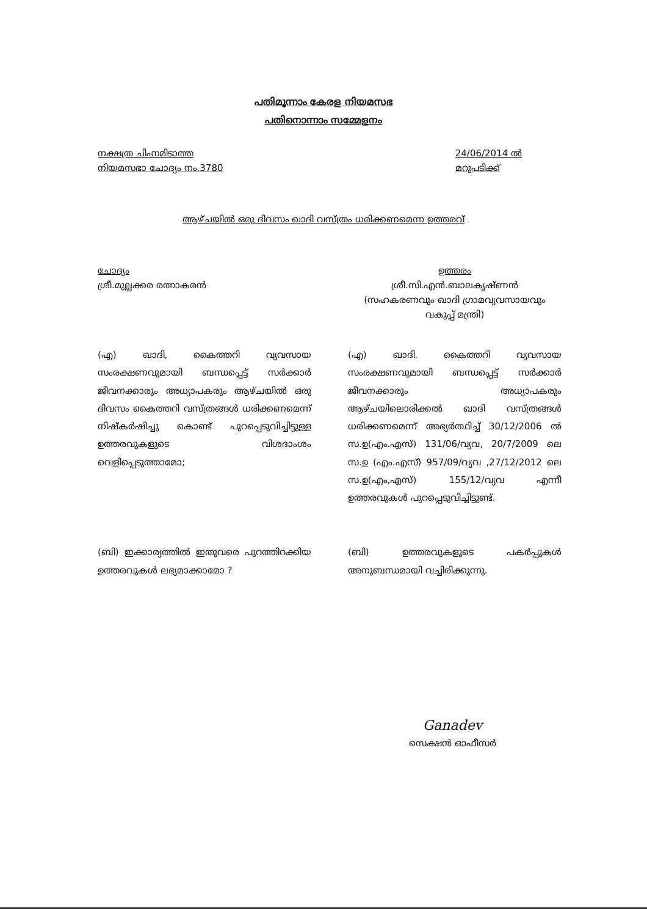പതിമൂന്നാം കേരള നിയമസഭ
പതിനൊന്നാം സമ്മേളനം
നക്ഷത്ര ചിഹ്നമിടാത്ത
നിയമസഭാ ചോദ്യം നം.3780
24/06/2014 ൽ
മറുപടിക്ക്
ആഴ്ചയിൽ ഒരു ദിവസം ഖാദി വസ്ത്രം ധരിക്കണമെന്ന ഉത്തരവ്
ചോദ്യം
ശ്രീ.മുല്ലക്കര രത്നാകരൻ
ഉത്തരം
ശ്രീ.സി.എൻ.ബാലകൃഷ്ണൻ
(സഹകരണവും ഖാദി ഗ്രാമവ്യവസായവും വകുപ്പ് മന്ത്രി)
(എ) ഖാദി, കൈത്തറി വ്യവസായ സംരക്ഷണവുമായി ബന്ധപ്പെട്ട് സർക്കാർ ജീവനക്കാരും അധ്യാപകരും ആഴ്ചയിൽ ഒരു ദിവസം കൈത്തറി വസ്ത്രങ്ങൾ ധരിക്കണമെന്ന് നിഷ്കർഷിച്ചു കൊണ്ട് പുറപ്പെടുവിച്ചിട്ടുള്ള ഉത്തരവുകളുടെ വിശദാംശം വെളിപ്പെടുത്താമോ;
(എ) ഖാദി. കൈത്തറി വ്യവസായ സംരക്ഷണവുമായി ബന്ധപ്പെട്ട് സർക്കാർ ജീവനക്കാരും അധ്യാപകരും ആഴ്ചയിലൊരിക്കൽ ഖാദി വസ്ത്രങ്ങൾ ധരിക്കണമെന്ന് അഭ്യർത്ഥിച്ച് 30/12/2006 ൽ സ.ഉ(എം.എസ്) 131/06/വ്യവ, 20/7/2009 ലെ സ.ഉ (എം.എസ്) 957/09/വ്യവ ,27/12/2012 ലെ സ.ഉ(എം,എസ്) 155/12/വ്യവ എന്നീ ഉത്തരവുകൾ പുറപ്പെടുവിച്ചിട്ടുണ്ട്.
(ബി) ഇക്കാര്യത്തിൽ ഇതുവരെ പുറത്തിറക്കിയ ഉത്തരവുകൾ ലഭ്യമാക്കാമോ ?
(ബി) ഉത്തരവുകളുടെ പകർപ്പുകൾ അനുബന്ധമായി വച്ചിരിക്കുന്നു.
Ganadev
സെക്ഷൻ ഓഫീസർ